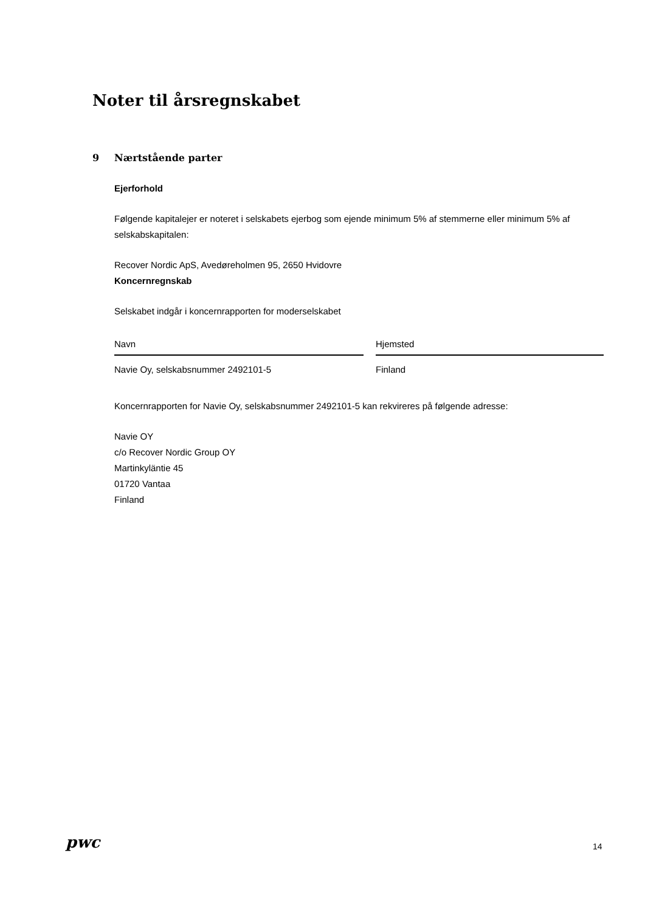Noter til årsregnskabet
9 Nærtstående parter
Ejerforhold
Følgende kapitalejer er noteret i selskabets ejerbog som ejende minimum 5% af stemmerne eller minimum 5% af selskabskapitalen:
Recover Nordic ApS, Avedøreholmen 95, 2650 Hvidovre
Koncernregnskab
Selskabet indgår i koncernrapporten for moderselskabet
| Navn | | Hjemsted |
| --- | --- | --- |
| Navie Oy, selskabsnummer 2492101-5 | | Finland |
Koncernrapporten for Navie Oy, selskabsnummer 2492101-5 kan rekvireres på følgende adresse:
Navie OY
c/o Recover Nordic Group OY
Martinkyläntie 45
01720 Vantaa
Finland
pwc 14